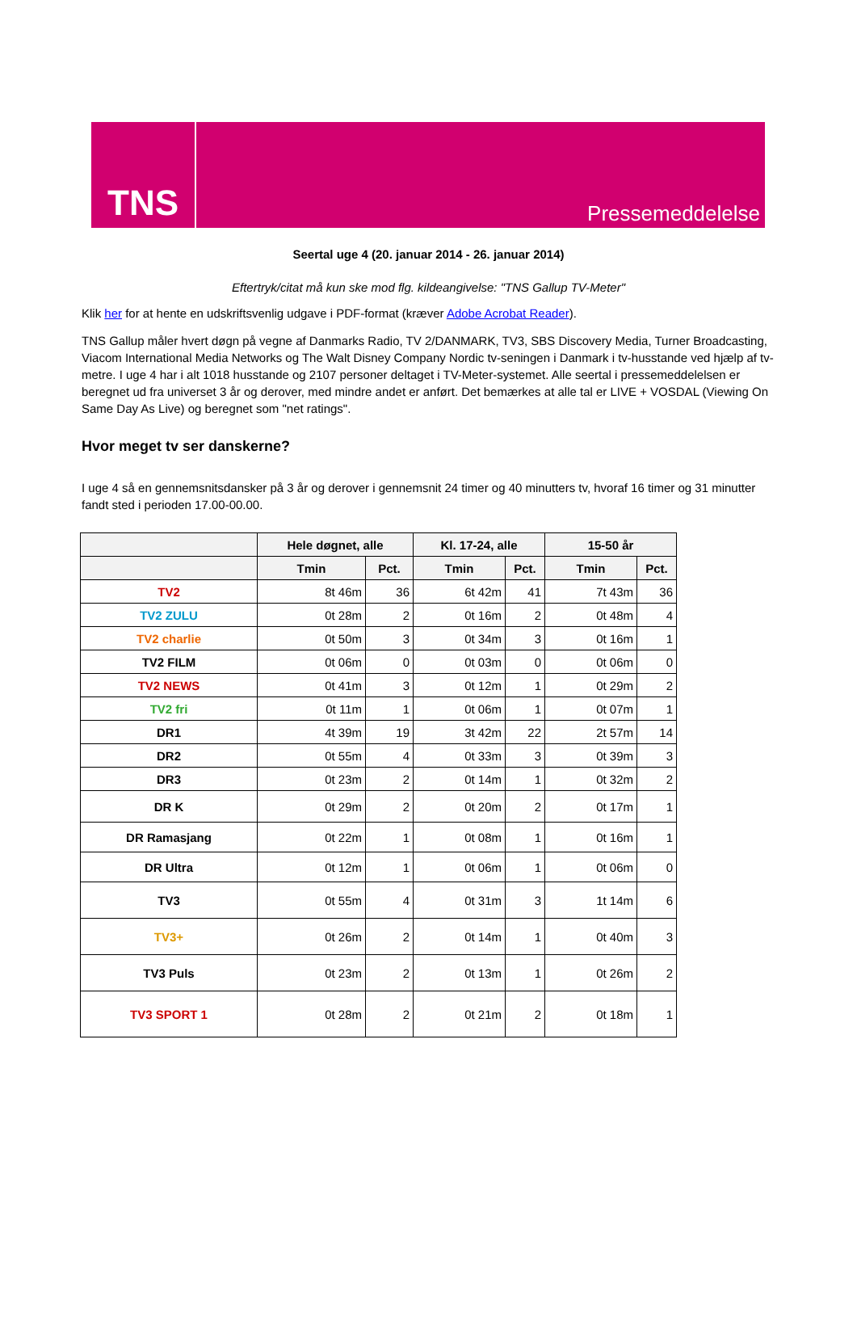TNS
Pressemeddelelse
Seertal uge 4 (20. januar 2014 - 26. januar 2014)
Eftertryk/citat må kun ske mod flg. kildeangivelse: "TNS Gallup TV-Meter"
Klik her for at hente en udskriftsvenlig udgave i PDF-format (kræver Adobe Acrobat Reader).
TNS Gallup måler hvert døgn på vegne af Danmarks Radio, TV 2/DANMARK, TV3, SBS Discovery Media, Turner Broadcasting, Viacom International Media Networks og The Walt Disney Company Nordic tv-seningen i Danmark i tv-husstande ved hjælp af tv-metre. I uge 4 har i alt 1018 husstande og 2107 personer deltaget i TV-Meter-systemet. Alle seertal i pressemeddelelsen er beregnet ud fra universet 3 år og derover, med mindre andet er anført. Det bemærkes at alle tal er LIVE + VOSDAL (Viewing On Same Day As Live) og beregnet som "net ratings".
Hvor meget tv ser danskerne?
I uge 4 så en gennemsnitsdansker på 3 år og derover i gennemsnit 24 timer og 40 minutters tv, hvoraf 16 timer og 31 minutter fandt sted i perioden 17.00-00.00.
| | Hele døgnet, alle | | Kl. 17-24, alle | | 15-50 år | |
| --- | --- | --- | --- | --- | --- | --- |
| | Tmin | Pct. | Tmin | Pct. | Tmin | Pct. |
| TV2 | 8t 46m | 36 | 6t 42m | 41 | 7t 43m | 36 |
| TV2 ZULU | 0t 28m | 2 | 0t 16m | 2 | 0t 48m | 4 |
| TV2 charlie | 0t 50m | 3 | 0t 34m | 3 | 0t 16m | 1 |
| TV2 FILM | 0t 06m | 0 | 0t 03m | 0 | 0t 06m | 0 |
| TV2 NEWS | 0t 41m | 3 | 0t 12m | 1 | 0t 29m | 2 |
| TV2 fri | 0t 11m | 1 | 0t 06m | 1 | 0t 07m | 1 |
| DR1 | 4t 39m | 19 | 3t 42m | 22 | 2t 57m | 14 |
| DR2 | 0t 55m | 4 | 0t 33m | 3 | 0t 39m | 3 |
| DR3 | 0t 23m | 2 | 0t 14m | 1 | 0t 32m | 2 |
| DR K | 0t 29m | 2 | 0t 20m | 2 | 0t 17m | 1 |
| DR Ramasjang | 0t 22m | 1 | 0t 08m | 1 | 0t 16m | 1 |
| DR Ultra | 0t 12m | 1 | 0t 06m | 1 | 0t 06m | 0 |
| TV3 | 0t 55m | 4 | 0t 31m | 3 | 1t 14m | 6 |
| TV3+ | 0t 26m | 2 | 0t 14m | 1 | 0t 40m | 3 |
| TV3 Puls | 0t 23m | 2 | 0t 13m | 1 | 0t 26m | 2 |
| TV3 SPORT 1 | 0t 28m | 2 | 0t 21m | 2 | 0t 18m | 1 |